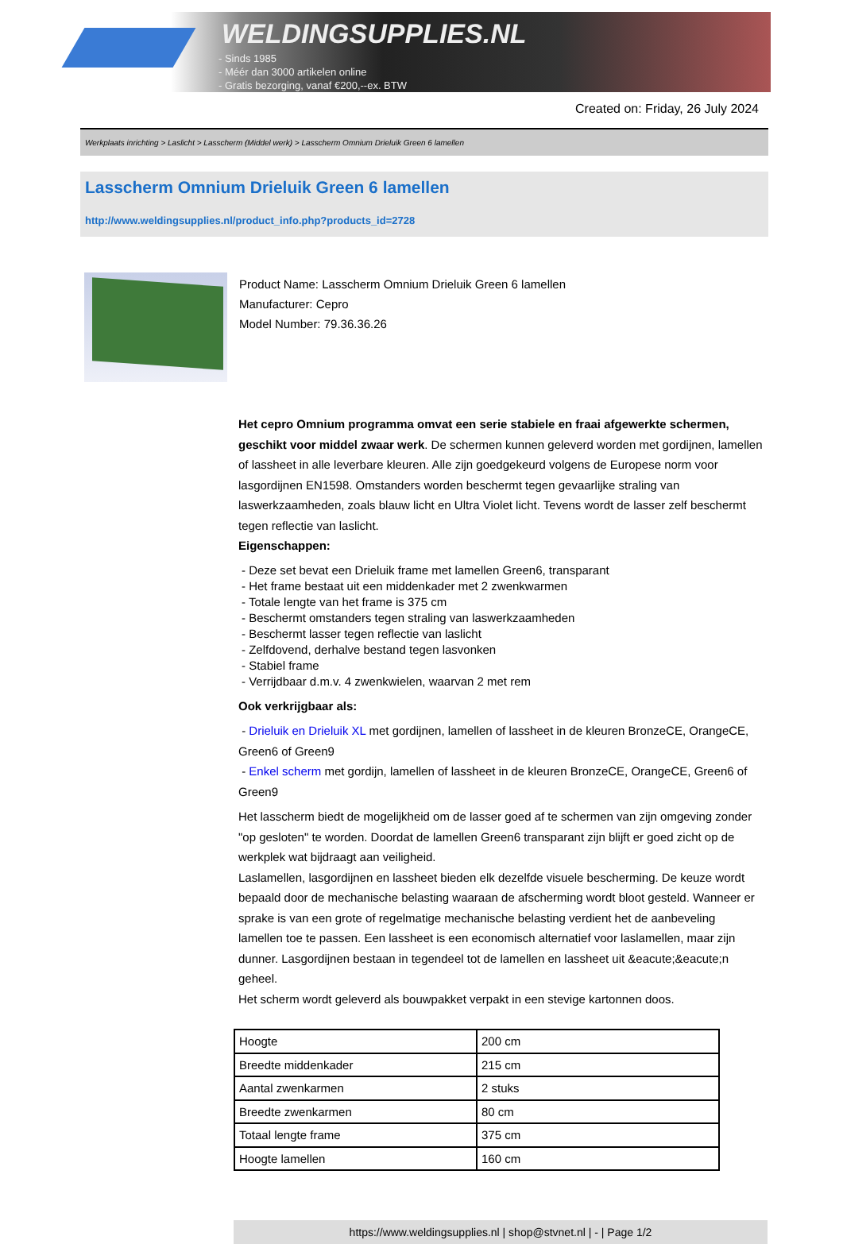WELDINGSUPPLIES.NL
- Sinds 1985
- Méér dan 3000 artikelen online
- Gratis bezorging, vanaf €200,--ex. BTW
Created on: Friday, 26 July 2024
Werkplaats inrichting > Laslicht > Lasscherm (Middel werk) > Lasscherm Omnium Drieluik Green 6 lamellen
Lasscherm Omnium Drieluik Green 6 lamellen
http://www.weldingsupplies.nl/product_info.php?products_id=2728
Product Name: Lasscherm Omnium Drieluik Green 6 lamellen
Manufacturer: Cepro
Model Number: 79.36.36.26
Het cepro Omnium programma omvat een serie stabiele en fraai afgewerkte schermen, geschikt voor middel zwaar werk. De schermen kunnen geleverd worden met gordijnen, lamellen of lassheet in alle leverbare kleuren. Alle zijn goedgekeurd volgens de Europese norm voor lasgordijnen EN1598. Omstanders worden beschermt tegen gevaarlijke straling van laswerkzaamheden, zoals blauw licht en Ultra Violet licht. Tevens wordt de lasser zelf beschermt tegen reflectie van laslicht.
Eigenschappen:
- Deze set bevat een Drieluik frame met lamellen Green6, transparant
- Het frame bestaat uit een middenkader met 2 zwenkwarmen
- Totale lengte van het frame is 375 cm
- Beschermt omstanders tegen straling van laswerkzaamheden
- Beschermt lasser tegen reflectie van laslicht
- Zelfdovend, derhalve bestand tegen lasvonken
- Stabiel frame
- Verrijdbaar d.m.v. 4 zwenkwielen, waarvan 2 met rem
Ook verkrijgbaar als:
- Drieluik en Drieluik XL met gordijnen, lamellen of lassheet in de kleuren BronzeCE, OrangeCE, Green6 of Green9
- Enkel scherm met gordijn, lamellen of lassheet in de kleuren BronzeCE, OrangeCE, Green6 of Green9
Het lasscherm biedt de mogelijkheid om de lasser goed af te schermen van zijn omgeving zonder "op gesloten" te worden. Doordat de lamellen Green6 transparant zijn blijft er goed zicht op de werkplek wat bijdraagt aan veiligheid.
Laslamellen, lasgordijnen en lassheet bieden elk dezelfde visuele bescherming. De keuze wordt bepaald door de mechanische belasting waaraan de afscherming wordt bloot gesteld. Wanneer er sprake is van een grote of regelmatige mechanische belasting verdient het de aanbeveling lamellen toe te passen. Een lassheet is een economisch alternatief voor laslamellen, maar zijn dunner. Lasgordijnen bestaan in tegendeel tot de lamellen en lassheet uit &eacute;&eacute;n geheel.
Het scherm wordt geleverd als bouwpakket verpakt in een stevige kartonnen doos.
| Hoogte | 200 cm |
| Breedte middenkader | 215 cm |
| Aantal zwenkarmen | 2 stuks |
| Breedte zwenkarmen | 80 cm |
| Totaal lengte frame | 375 cm |
| Hoogte lamellen | 160 cm |
https://www.weldingsupplies.nl | shop@stvnet.nl | - | Page 1/2